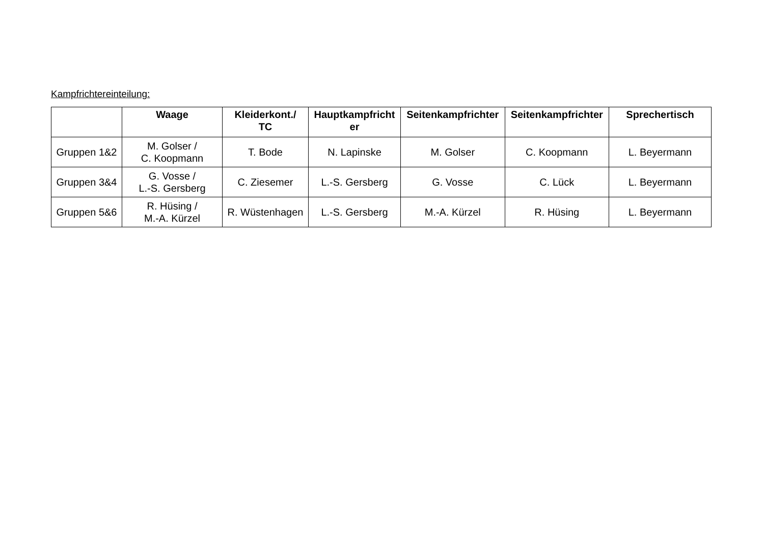Kampfrichtereinteilung:
| | Waage | Kleiderkont./ TC | Hauptkampfricht er | Seitenkampfrichter | Seitenkampfrichter | Sprechertisch |
| --- | --- | --- | --- | --- | --- | --- |
| Gruppen 1&2 | M. Golser / C. Koopmann | T. Bode | N. Lapinske | M. Golser | C. Koopmann | L. Beyermann |
| Gruppen 3&4 | G. Vosse / L.-S. Gersberg | C. Ziesemer | L.-S. Gersberg | G. Vosse | C. Lück | L. Beyermann |
| Gruppen 5&6 | R. Hüsing / M.-A. Kürzel | R. Wüstenhagen | L.-S. Gersberg | M.-A. Kürzel | R. Hüsing | L. Beyermann |